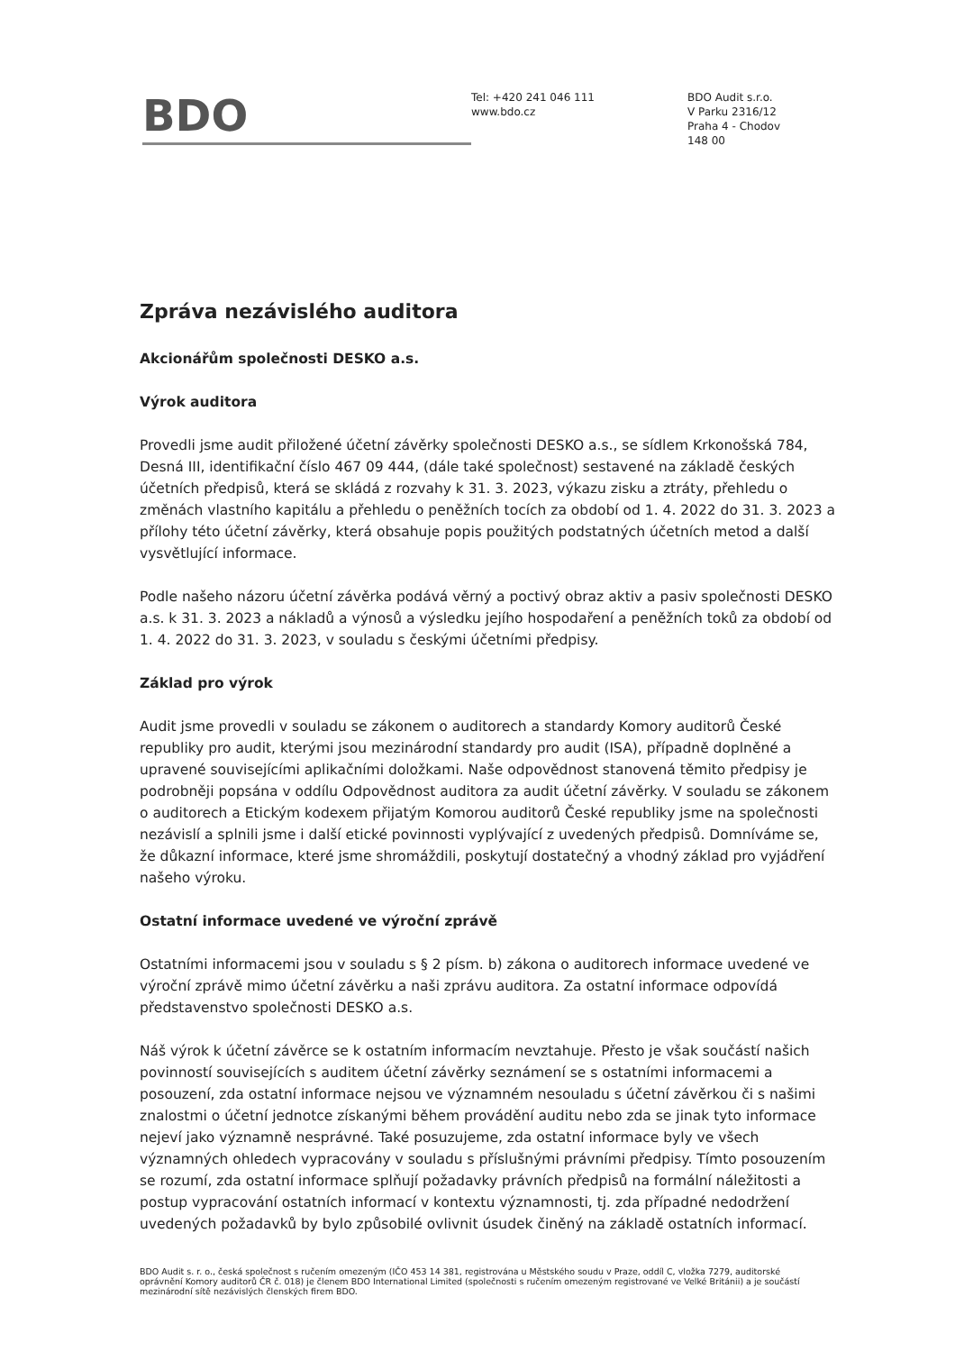BDO
Tel: +420 241 046 111
www.bdo.cz
BDO Audit s.r.o.
V Parku 2316/12
Praha 4 - Chodov
148 00
Zpráva nezávislého auditora
Akcionářům společnosti DESKO a.s.
Výrok auditora
Provedli jsme audit přiložené účetní závěrky společnosti DESKO a.s., se sídlem Krkonošská 784, Desná III, identifikační číslo 467 09 444, (dále také společnost) sestavené na základě českých účetních předpisů, která se skládá z rozvahy k 31. 3. 2023, výkazu zisku a ztráty, přehledu o změnách vlastního kapitálu a přehledu o peněžních tocích za období od 1. 4. 2022 do 31. 3. 2023 a přílohy této účetní závěrky, která obsahuje popis použitých podstatných účetních metod a další vysvětlující informace.
Podle našeho názoru účetní závěrka podává věrný a poctivý obraz aktiv a pasiv společnosti DESKO a.s. k 31. 3. 2023 a nákladů a výnosů a výsledku jejího hospodaření a peněžních toků za období od 1. 4. 2022 do 31. 3. 2023, v souladu s českými účetními předpisy.
Základ pro výrok
Audit jsme provedli v souladu se zákonem o auditorech a standardy Komory auditorů České republiky pro audit, kterými jsou mezinárodní standardy pro audit (ISA), případně doplněné a upravené souvisejícími aplikačními doložkami. Naše odpovědnost stanovená těmito předpisy je podrobněji popsána v oddílu Odpovědnost auditora za audit účetní závěrky. V souladu se zákonem o auditorech a Etickým kodexem přijatým Komorou auditorů České republiky jsme na společnosti nezávislí a splnili jsme i další etické povinnosti vyplývající z uvedených předpisů. Domníváme se, že důkazní informace, které jsme shromáždili, poskytují dostatečný a vhodný základ pro vyjádření našeho výroku.
Ostatní informace uvedené ve výroční zprávě
Ostatními informacemi jsou v souladu s § 2 písm. b) zákona o auditorech informace uvedené ve výroční zprávě mimo účetní závěrku a naši zprávu auditora. Za ostatní informace odpovídá představenstvo společnosti DESKO a.s.
Náš výrok k účetní závěrce se k ostatním informacím nevztahuje. Přesto je však součástí našich povinností souvisejících s auditem účetní závěrky seznámení se s ostatními informacemi a posouzení, zda ostatní informace nejsou ve významném nesouladu s účetní závěrkou či s našimi znalostmi o účetní jednotce získanými během provádění auditu nebo zda se jinak tyto informace nejeví jako významně nesprávné. Také posuzujeme, zda ostatní informace byly ve všech významných ohledech vypracovány v souladu s příslušnými právními předpisy. Tímto posouzením se rozumí, zda ostatní informace splňují požadavky právních předpisů na formální náležitosti a postup vypracování ostatních informací v kontextu významnosti, tj. zda případné nedodržení uvedených požadavků by bylo způsobilé ovlivnit úsudek činěný na základě ostatních informací.
BDO Audit s. r. o., česká společnost s ručením omezeným (IČO 453 14 381, registrována u Městského soudu v Praze, oddíl C, vložka 7279, auditorské oprávnění Komory auditorů ČR č. 018) je členem BDO International Limited (společnosti s ručením omezeným registrované ve Velké Británii) a je součástí mezinárodní sítě nezávislých členských firem BDO.